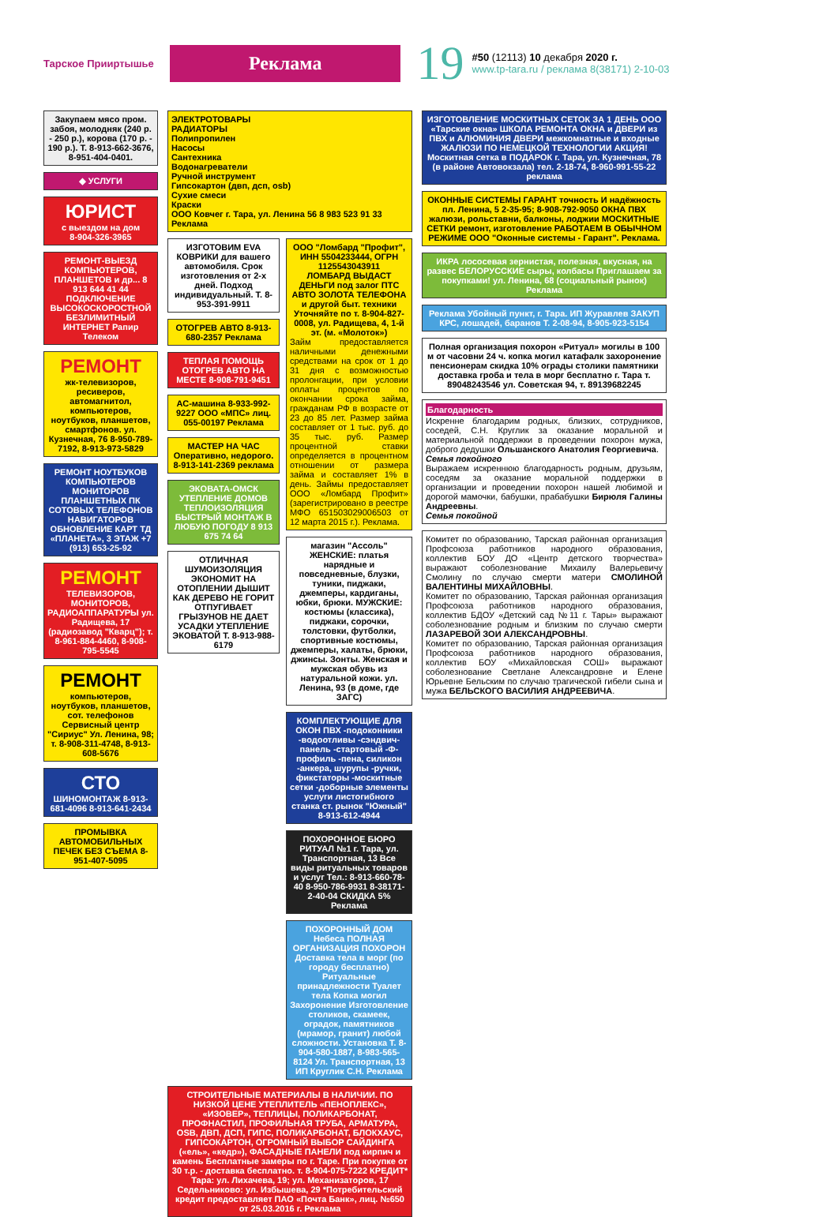Тарское Прииртышье
Реклама
19
#50 (12113) 10 декабря 2020 г.
www.tp-tara.ru / реклама 8(38171) 2-10-03
Закупаем мясо пром. забоя, молодняк (240 р. - 250 р.), корова (170 р. - 190 р.). Т. 8-913-662-3676, 8-951-404-0401.
◆ УСЛУГИ
ЮРИСТ
с выездом на дом
8-904-326-3965
РЕМОНТ-ВЫЕЗД КОМПЬЮТЕРОВ, ПЛАНШЕТОВ и др... 8 913 644 41 44 ПОДКЛЮЧЕНИЕ ВЫСОКОСКОРОСТНОЙ БЕЗЛИМИТНЫЙ ИНТЕРНЕТ Рапир Телеком
РЕМОНТ
жк-телевизоров, ресиверов, автомагнитол, компьютеров, ноутбуков, планшетов, смартфонов. ул. Кузнечная, 76 8-950-789-7192, 8-913-973-5829
РЕМОНТ НОУТБУКОВ КОМПЬЮТЕРОВ МОНИТОРОВ ПЛАНШЕТНЫХ ПК СОТОВЫХ ТЕЛЕФОНОВ НАВИГАТОРОВ ОБНОВЛЕНИЕ КАРТ ТД «ПЛАНЕТА», 3 ЭТАЖ +7 (913) 653-25-92
РЕМОНТ
ТЕЛЕВИЗОРОВ, МОНИТОРОВ, РАДИОАППАРАТУРЫ ул. Радищева, 17 (радиозавод "Кварц"); т. 8-961-884-4460, 8-908-795-5545
РЕМОНТ
компьютеров, ноутбуков, планшетов, сот. телефонов Сервисный центр "Сириус" Ул. Ленина, 98; т. 8-908-311-4748, 8-913-608-5676
СТО
ШИНОМОНТАЖ 8-913-681-4096 8-913-641-2434
ПРОМЫВКА АВТОМОБИЛЬНЫХ ПЕЧЕК БЕЗ СЪЕМА 8-951-407-5095
ЭЛЕКТРОТОВАРЫ
РАДИАТОРЫ
Полипропилен
Насосы
Сантехника
Водонагреватели
Ручной инструмент
Гипсокартон (двп, дсп, osb)
Сухие смеси
Краски
ООО Ковчег г. Тара, ул. Ленина 56 8 983 523 91 33 Реклама
ИЗГОТОВИМ EVA КОВРИКИ для вашего автомобиля. Срок изготовления от 2-х дней. Подход индивидуальный. Т. 8-953-391-9911
ОТОГРЕВ АВТО 8-913-680-2357 Реклама
ТЕПЛАЯ ПОМОЩЬ ОТОГРЕВ АВТО НА МЕСТЕ 8-908-791-9451
АС-машина 8-933-992-9227 ООО «МПС» лиц. 055-00197 Реклама
МАСТЕР НА ЧАС Оперативно, недорого. 8-913-141-2369 реклама
ЭКОВАТА-ОМСК УТЕПЛЕНИЕ ДОМОВ ТЕПЛОИЗОЛЯЦИЯ БЫСТРЫЙ МОНТАЖ В ЛЮБУЮ ПОГОДУ 8 913 675 74 64
ОТЛИЧНАЯ ШУМОИЗОЛЯЦИЯ ЭКОНОМИТ НА ОТОПЛЕНИИ ДЫШИТ КАК ДЕРЕВО НЕ ГОРИТ ОТПУГИВАЕТ ГРЫЗУНОВ НЕ ДАЕТ УСАДКИ УТЕПЛЕНИЕ ЭКОВАТОЙ Т. 8-913-988-6179
ООО "Ломбард "Профит", ИНН 5504233444, ОГРН 1125543043911
ЛОМБАРД ВЫДАСТ ДЕНЬГИ под залог ПТС АВТО ЗОЛОТА ТЕЛЕФОНА и другой быт. техники Уточняйте по т. 8-904-827-0008, ул. Радищева, 4, 1-й эт. (м. «Молоток»)
Займ предоставляется наличными денежными средствами на срок от 1 до 31 дня с возможностью пролонгации, при условии оплаты процентов по окончании срока займа, гражданам РФ в возрасте от 23 до 85 лет. Размер займа составляет от 1 тыс. руб. до 35 тыс. руб. Размер процентной ставки определяется в процентном отношении от размера займа и составляет 1% в день. Займы предоставляет ООО «Ломбард Профит» (зарегистрировано в реестре МФО 651503029006503 от 12 марта 2015 г.). Реклама.
магазин "Ассоль" ЖЕНСКИЕ: платья нарядные и повседневные, блузки, туники, пиджаки, джемперы, кардиганы, юбки, брюки. МУЖСКИЕ: костюмы (классика), пиджаки, сорочки, толстовки, футболки, спортивные костюмы, джемперы, халаты, брюки, джинсы. Зонты. Женская и мужская обувь из натуральной кожи. ул. Ленина, 93 (в доме, где ЗАГС)
КОМПЛЕКТУЮЩИЕ ДЛЯ ОКОН ПВХ -подоконники -водоотливы -сэндвич-панель -стартовый -Ф-профиль -пена, силикон -анкера, шурупы -ручки, фикстаторы -москитные сетки -доборные элементы услуги листогибного станка ст. рынок "Южный" 8-913-612-4944
ПОХОРОННОЕ БЮРО РИТУАЛ №1 г. Тара, ул. Транспортная, 13 Все виды ритуальных товаров и услуг Тел.: 8-913-660-78-40 8-950-786-9931 8-38171-2-40-04 СКИДКА 5% Реклама
ПОХОРОННЫЙ ДОМ Небеса ПОЛНАЯ ОРГАНИЗАЦИЯ ПОХОРОН Доставка тела в морг (по городу бесплатно) Ритуальные принадлежности Туалет тела Копка могил Захоронение Изготовление столиков, скамеек, оградок, памятников (мрамор, гранит) любой сложности. Установка Т. 8-904-580-1887, 8-983-565-8124 Ул. Транспортная, 13 ИП Круглик С.Н. Реклама
СТРОИТЕЛЬНЫЕ МАТЕРИАЛЫ В НАЛИЧИИ. ПО НИЗКОЙ ЦЕНЕ УТЕПЛИТЕЛЬ «ПЕНОПЛЕКС», «ИЗОВЕР», ТЕПЛИЦЫ, ПОЛИКАРБОНАТ, ПРОФНАСТИЛ, ПРОФИЛЬНАЯ ТРУБА, АРМАТУРА, OSB, ДВП, ДСП, ГИПС, ПОЛИКАРБОНАТ, БЛОКХАУС, ГИПСОКАРТОН, ОГРОМНЫЙ ВЫБОР САЙДИНГА («ель», «кедр»), ФАСАДНЫЕ ПАНЕЛИ под кирпич и камень Бесплатные замеры по г. Таре. При покупке от 30 т.р. - доставка бесплатно. т. 8-904-075-7222 КРЕДИТ* Тара: ул. Лихачева, 19; ул. Механизаторов, 17 Седельниково: ул. Избышева, 29 *Потребительский кредит предоставляет ПАО «Почта Банк», лиц. №650 от 25.03.2016 г. Реклама
ИЗГОТОВЛЕНИЕ МОСКИТНЫХ СЕТОК ЗА 1 ДЕНЬ ООО «Тарские окна» ШКОЛА РЕМОНТА ОКНА и ДВЕРИ из ПВХ и АЛЮМИНИЯ ДВЕРИ межкомнатные и входные ЖАЛЮЗИ ПО НЕМЕЦКОЙ ТЕХНОЛОГИИ АКЦИЯ! Москитная сетка в ПОДАРОК г. Тара, ул. Кузнечная, 78 (в районе Автовокзала) тел. 2-18-74, 8-960-991-55-22 реклама
ОКОННЫЕ СИСТЕМЫ ГАРАНТ точность И надёжность пл. Ленина, 5 2-35-95; 8-908-792-9050 ОКНА ПВХ жалюзи, рольставни, балконы, лоджии МОСКИТНЫЕ СЕТКИ ремонт, изготовление РАБОТАЕМ В ОБЫЧНОМ РЕЖИМЕ ООО "Оконные системы - Гарант". Реклама.
ИКРА лососевая зернистая, полезная, вкусная, на развес БЕЛОРУССКИЕ сыры, колбасы Приглашаем за покупками! ул. Ленина, 68 (социальный рынок) Реклама
Реклама Убойный пункт, г. Тара. ИП Журавлев ЗАКУП КРС, лошадей, баранов Т. 2-08-94, 8-905-923-5154
Полная организация похорон «Ритуал» могилы в 100 м от часовни 24 ч. копка могил катафалк захоронение пенсионерам скидка 10% ограды столики памятники доставка гроба и тела в морг бесплатно г. Тара т. 89048243546 ул. Советская 94, т. 89139682245
Благодарность
Искренне благодарим родных, близких, сотрудников, соседей, С.Н. Круглик за оказание моральной и материальной поддержки в проведении похорон мужа, доброго дедушки Ольшанского Анатолия Георгиевича.
Семья покойного
Выражаем искреннюю благодарность родным, друзьям, соседям за оказание моральной поддержки в организации и проведении похорон нашей любимой и дорогой мамочки, бабушки, прабабушки Бирюля Галины Андреевны.
Семья покойной
Комитет по образованию, Тарская районная организация Профсоюза работников народного образования, коллектив БОУ ДО «Центр детского творчества» выражают соболезнование Михаилу Валерьевичу Смолину по случаю смерти матери СМОЛИНОЙ ВАЛЕНТИНЫ МИХАЙЛОВНЫ.
Комитет по образованию, Тарская районная организация Профсоюза работников народного образования, коллектив БДОУ «Детский сад №11 г. Тары» выражают соболезнование родным и близким по случаю смерти ЛАЗАРЕВОЙ ЗОИ АЛЕКСАНДРОВНЫ.
Комитет по образованию, Тарская районная организация Профсоюза работников народного образования, коллектив БОУ «Михайловская СОШ» выражают соболезнование Светлане Александровне и Елене Юрьевне Бельским по случаю трагической гибели сына и мужа БЕЛЬСКОГО ВАСИЛИЯ АНДРЕЕВИЧА.